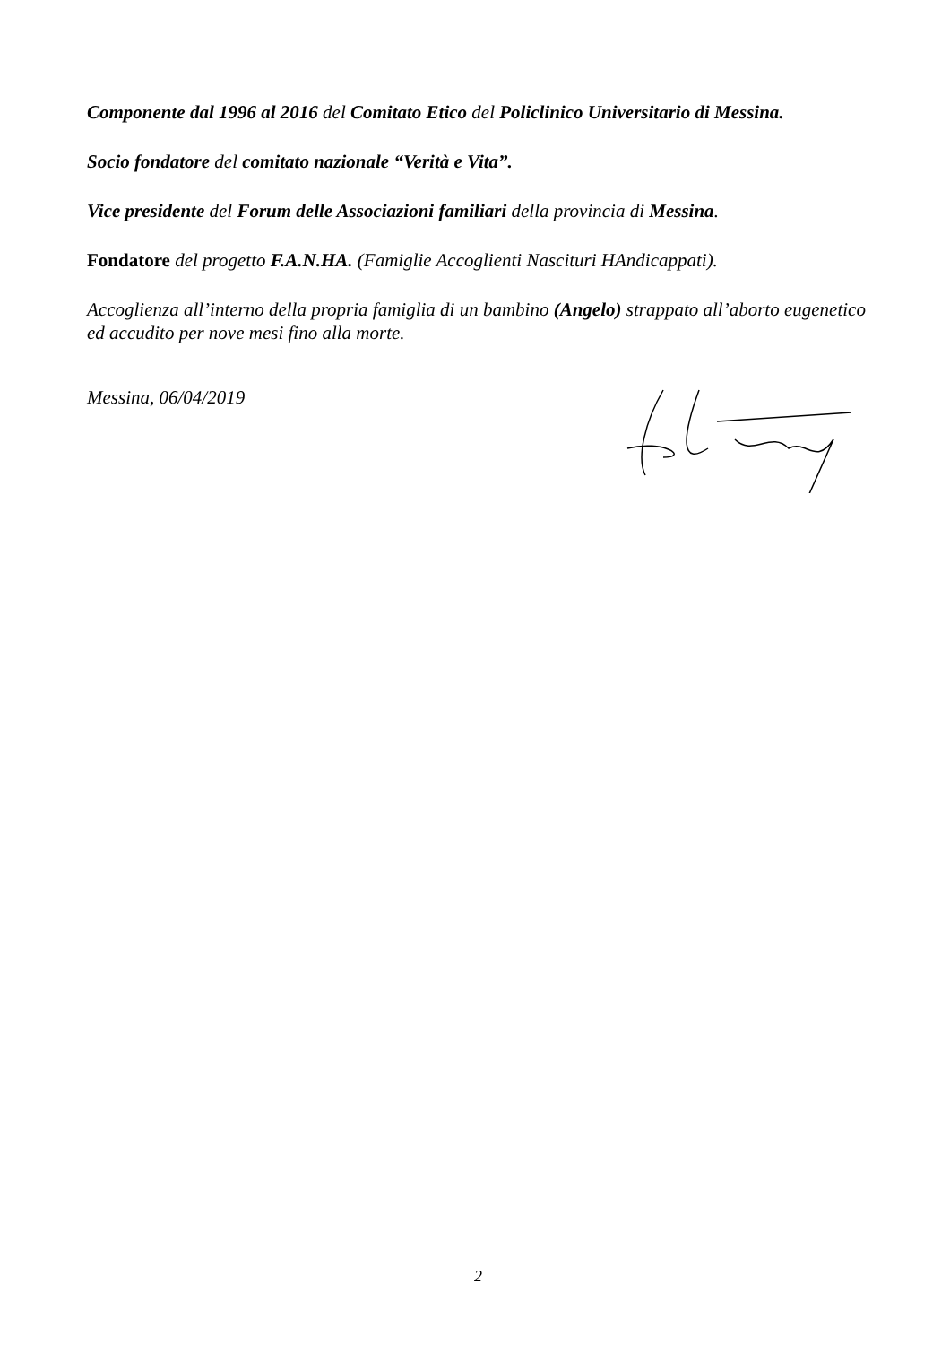Componente dal 1996 al 2016 del Comitato Etico del Policlinico Universitario di Messina.
Socio fondatore del comitato nazionale “Verità e Vita”.
Vice presidente del Forum delle Associazioni familiari della provincia di Messina.
Fondatore del progetto F.A.N.HA. (Famiglie Accoglienti Nascituri HAndicappati).
Accoglienza all’interno della propria famiglia di un bambino (Angelo) strappato all’aborto eugenetico ed accudito per nove mesi fino alla morte.
Messina, 06/04/2019
2